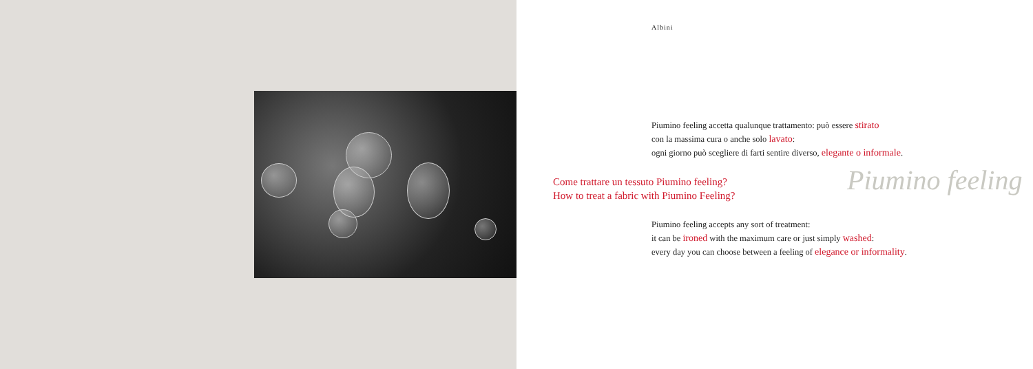Albini
Piumino feeling accetta qualunque trattamento: può essere stirato
con la massima cura o anche solo lavato:
ogni giorno può scegliere di farti sentire diverso, elegante o informale.
Come trattare un tessuto Piumino feeling?
How to treat a fabric with Piumino Feeling?
Piumino feeling accepts any sort of treatment:
it can be ironed with the maximum care or just simply washed:
every day you can choose between a feeling of elegance or informality.
Piumino feeling